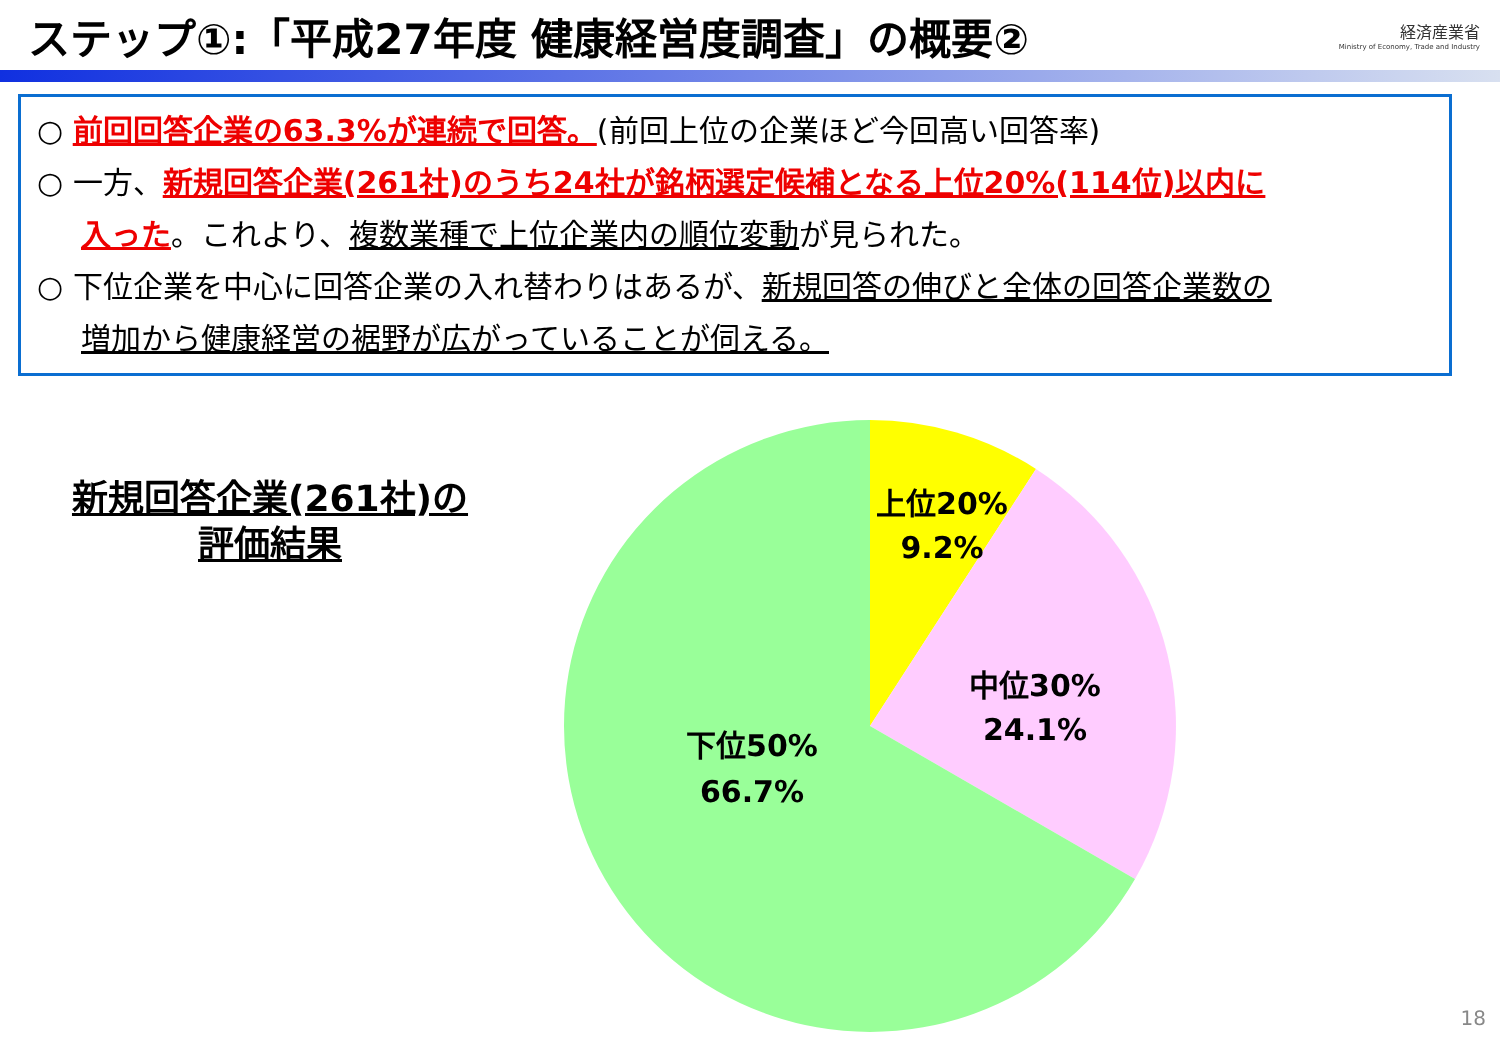ステップ①:「平成27年度 健康経営度調査」の概要②
経済産業省
Ministry of Economy, Trade and Industry
○ 前回回答企業の63.3%が連続で回答。(前回上位の企業ほど今回高い回答率)
○ 一方、新規回答企業(261社)のうち24社が銘柄選定候補となる上位20%(114位)以内に
入った。これより、複数業種で上位企業内の順位変動が見られた。
○ 下位企業を中心に回答企業の入れ替わりはあるが、新規回答の伸びと全体の回答企業数の
増加から健康経営の裾野が広がっていることが伺える。
新規回答企業(261社)の
評価結果
上位20%
9.2%
中位30%
24.1%
下位50%
66.7%
18